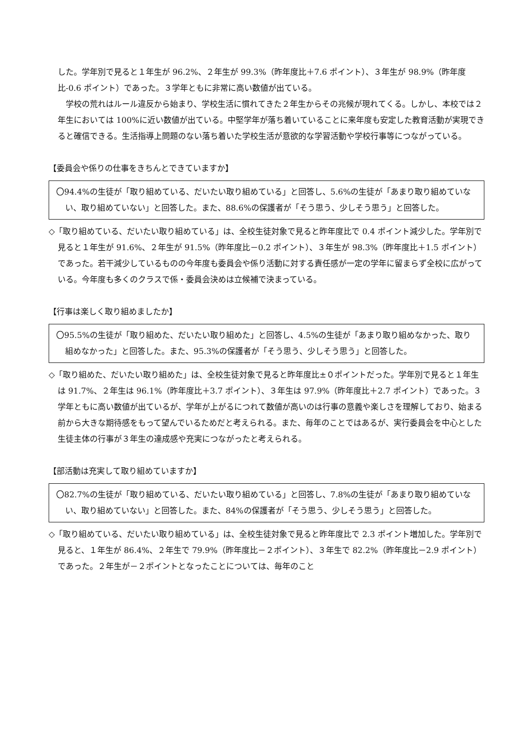した。学年別で見ると１年生が 96.2%、２年生が 99.3%（昨年度比＋7.6 ポイント）、３年生が 98.9%（昨年度比-0.6 ポイント）であった。３学年ともに非常に高い数値が出ている。
　学校の荒れはルール違反から始まり、学校生活に慣れてきた２年生からその兆候が現れてくる。しかし、本校では２年生においては 100%に近い数値が出ている。中堅学年が落ち着いていることに来年度も安定した教育活動が実現できると確信できる。生活指導上問題のない落ち着いた学校生活が意欲的な学習活動や学校行事等につながっている。
【委員会や係りの仕事をきちんとできていますか】
〇94.4%の生徒が「取り組めている、だいたい取り組めている」と回答し、5.6%の生徒が「あまり取り組めていない、取り組めていない」と回答した。また、88.6%の保護者が「そう思う、少しそう思う」と回答した。
◇「取り組めている、だいたい取り組めている」は、全校生徒対象で見ると昨年度比で 0.4 ポイント減少した。学年別で見ると１年生が 91.6%、２年生が 91.5%（昨年度比－0.2 ポイント）、３年生が 98.3%（昨年度比＋1.5 ポイント）であった。若干減少しているものの今年度も委員会や係り活動に対する責任感が一定の学年に留まらず全校に広がっている。今年度も多くのクラスで係・委員会決めは立候補で決まっている。
【行事は楽しく取り組めましたか】
〇95.5%の生徒が「取り組めた、だいたい取り組めた」と回答し、4.5%の生徒が「あまり取り組めなかった、取り組めなかった」と回答した。また、95.3%の保護者が「そう思う、少しそう思う」と回答した。
◇「取り組めた、だいたい取り組めた」は、全校生徒対象で見ると昨年度比±０ポイントだった。学年別で見ると１年生は 91.7%、２年生は 96.1%（昨年度比＋3.7 ポイント）、３年生は 97.9%（昨年度比＋2.7 ポイント）であった。３学年ともに高い数値が出ているが、学年が上がるにつれて数値が高いのは行事の意義や楽しさを理解しており、始まる前から大きな期待感をもって望んでいるためだと考えられる。また、毎年のことではあるが、実行委員会を中心とした生徒主体の行事が３年生の達成感や充実につながったと考えられる。
【部活動は充実して取り組めていますか】
〇82.7%の生徒が「取り組めている、だいたい取り組めている」と回答し、7.8%の生徒が「あまり取り組めていない、取り組めていない」と回答した。また、84%の保護者が「そう思う、少しそう思う」と回答した。
◇「取り組めている、だいたい取り組めている」は、全校生徒対象で見ると昨年度比で 2.3 ポイント増加した。学年別で見ると、１年生が 86.4%、２年生で 79.9%（昨年度比－２ポイント）、３年生で 82.2%（昨年度比－2.9 ポイント）であった。２年生が－２ポイントとなったことについては、毎年のこと